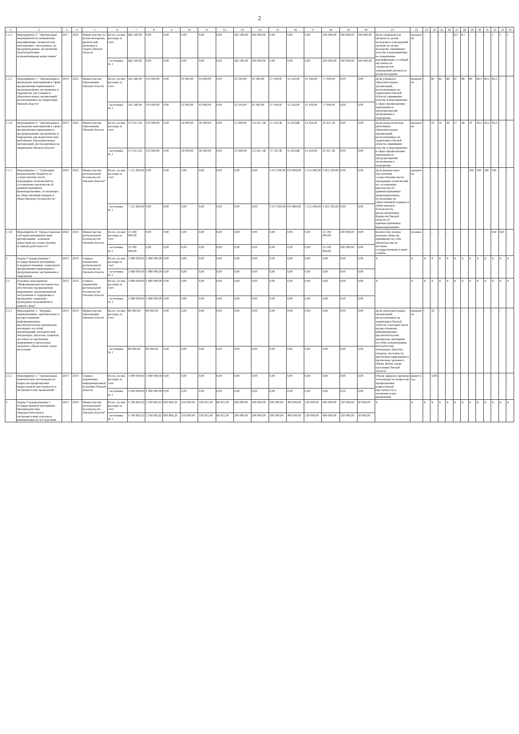2
| 1 | 2 | 3 | 4 | 5 | 6 | 7 | 8 | 9 | 10 | 11 | 12 | 13 | 14 | 15 | 16 | 17 | 18 | 19 | 20 | 21 | 22 | 23 | 24 | 25 | 26 | 27 | 28 | 29 | 30 | 31 | 32 | 33 | 34 |
| --- | --- | --- | --- | --- | --- | --- | --- | --- | --- | --- | --- | --- | --- | --- | --- | --- | --- | --- | --- | --- | --- | --- | --- | --- | --- | --- | --- | --- | --- | --- | --- | --- | --- |
| 1.1.4 | Мероприятие 4. "Организация мероприятий по повышению квалификации специалистов, работающих с молодежью, по предупреждению экстремизма, злоупотребления психоактивными веществами" | 2017 | 2024 | Министерство по делам молодежи, физической культуры и спорта Омской области | Всего, из них расходы за счет: | 682 500,00 | 0,00 | 0,00 | 0,00 | 0,00 | 0,00 | 182 500,00 | 200 000,00 | 0,00 | 0,00 | 0,00 | 100 000,00 | 100 000,00 | 100 000,00 | Доля специалистов органов по делам молодежи и учреждений органов по делам молодежи, принявших участие в мероприятиях по повышению квалификации, от общей численности специалистов учреждений органов по делам молодежи | процентов | - | - | - | - | 8,3 | 8,7 | - | - | - | 5 | 5 | 5 |
| | | | | | - источника № 1 | 682 500,00 | 0,00 | 0,00 | 0,00 | 0,00 | 0,00 | 182 500,00 | 200 000,00 | 0,00 | 0,00 | 0,00 | 100 000,00 | 100 000,00 | 100 000,00 | | | | | | | | | | | | | | |
| 1.1.5 | Мероприятие 5. "Организация и проведение мероприятий в сфере профилактики наркомании и предупреждения экстремизма и терроризма для учащихся образовательных организаций, расположенных на территории Омской области" | 2014 | 2022 | Министерство образования Омской области | Всего, из них расходы за счет: | 565 580,00 | 110 000,00 | 0,00 | 91 000,00 | 42 000,00 | 0,00 | 31 910,00 | 91 090,00 | 27 540,00 | 53 520,00 | 41 430,00 | 77 090,00 | 0,00 | 0,00 | Доля учащихся образовательных организаций, расположенных на территории Омской области, принявших участие в мероприятиях в сфере профилактики наркомании и предупреждения экстремизма и терроризма | процентов | - | 80 | 85 | 86 | 87 | 88 | 89 | 89,1 | 89,2 | 89,2 | - | - |
| | | | | | - источника № 1 | 565 580,00 | 110 000,00 | 0,00 | 91 000,00 | 42 000,00 | 0,00 | 31 910,00 | 91 090,00 | 27 540,00 | 53 520,00 | 41 430,00 | 77 090,00 | 0,00 | 0,00 | | | | | | | | | | | | | | |
| 1.1.6 | Мероприятие 6. "Организация и проведение мероприятий в сфере профилактики наркомании и предупреждения экстремизма и терроризма для педагогических работников образовательных организаций, расположенных на территории Омской области" | 2014 | 2022 | Министерство образования Омской области | Всего, из них расходы за счет: | 471 657,02 | 110 000,00 | 0,00 | 50 000,00 | 16 400,00 | 0,00 | 15 000,00 | 115 857,38 | 71 702,38 | 55 819,88 | 12 450,00 | 24 427,38 | 0,00 | 0,00 | Доля педагогических работников образовательных организаций, расположенных на территории Омской области, принявших участие в мероприятиях в сфере профилактики наркомании и предупреждения экстремизма и терроризма | процентов | - | 42 | 45 | 46 | 47 | 48 | 49 | 49,1 | 49,2 | 49,2 | - | - |
| | | | | | - источника № 1 | 471 657,02 | 110 000,00 | 0,00 | 50 000,00 | 16 400,00 | 0,00 | 15 000,00 | 115 857,38 | 71 702,38 | 55 819,88 | 12 450,00 | 24 427,38 | 0,00 | 0,00 | | | | | | | | | | | | | | |
| 1.1.7 | Мероприятие 7. "Субвенции федеральному бюджету на осуществление части переданных полномочий по составлению протоколов об административных правонарушениях, посягающих на общественный порядок и общественную безопасность" | 2019 | 2022 | Министерство региональной безопасности Омской области* | Всего, из них расходы за счет: | 7 111 200,00 | 0,00 | 0,00 | 0,00 | 0,00 | 0,00 | 0,00 | 0,00 | 3 073 300,00 | 670 800,00 | 1 555 000,00 | 1 812 100,00 | 0,00 | 0,00 | Доля финансового обеспечения осуществления части переданных полномочий по составлению протоколов об административных правонарушениях, посягающих на общественный порядок и общественную безопасность, предусмотренных Кодексом Омской области об административных правонарушениях | процентов | - | - | - | - | - | - | 100 | 100 | 100 | 100 | - | - |
| | | | | | - источника № 1 | 7 111 200,00 | 0,00 | 0,00 | 0,00 | 0,00 | 0,00 | 0,00 | 0,00 | 3 073 300,00 | 670 800,00 | 1 555 000,00 | 1 812 100,00 | 0,00 | 0,00 | | | | | | | | | | | | | | |
| 1.1.8 | Мероприятие 8 "Предоставление субсидий некоммерческим организациям - казачьим обществам на осуществление уставной деятельности" | 2022 | 2023 | Министерство региональной безопасности Омской области | Всего, из них расходы за счет: | 23 300 000,00 | 0,00 | 0,00 | 0,00 | 0,00 | 0,00 | 0,00 | 0,00 | 0,00 | 0,00 | 0,00 | 23 100 000,00 | 200 000,00 | 0,00 | Количество членов казачьих обществ, принявших на себя обязательства по несению государственной и иной службы | человек | - | - | - | - | - | - | - | - | - | 650 | 650 | - |
| | | | | | - источника № 1 | 23 300 000,00 | 0,00 | 0,00 | 0,00 | 0,00 | 0,00 | 0,00 | 0,00 | 0,00 | 0,00 | 0,00 | 23 100 000,00 | 200 000,00 | 0,00 | | | | | | | | | | | | | | |
| 2 | Задача 2 подпрограммы 1 государственной программы: Совершенствование социальной профилактики наркомании и предупреждение экстремизма и терроризма | 2014 | 2014 | Главное управление региональной безопасности Омской области | Всего, из них расходы за счет: | 1 080 000,00 | 1 080 000,00 | 0,00 | 0,00 | 0,00 | 0,00 | 0,00 | 0,00 | 0,00 | 0,00 | 0,00 | 0,00 | 0,00 | 0,00 | X | X | X | X | X | X | X | X | X | X | X | X | X | X |
| | | | | | - источника № 1 | 1 080 000,00 | 1 080 000,00 | 0,00 | 0,00 | 0,00 | 0,00 | 0,00 | 0,00 | 0,00 | 0,00 | 0,00 | 0,00 | 0,00 | 0,00 | | | | | | | | | | | | | | |
| 2.1 | Основное мероприятие "Информационно-методическое обеспечение профилактики наркомании, предупреждения экстремизма и терроризма и проведение социально-культурных мероприятий в данной сфере" | 2014 | 2014 | Главное управление региональной безопасности Омской области | Всего, из них расходы за счет: | 1 080 000,00 | 1 080 000,00 | 0,00 | 0,00 | 0,00 | 0,00 | 0,00 | 0,00 | 0,00 | 0,00 | 0,00 | 0,00 | 0,00 | 0,00 | X | X | X | X | X | X | X | X | X | X | X | X | X | X |
| | | | | | - источника № 1 | 1 080 000,00 | 1 080 000,00 | 0,00 | 0,00 | 0,00 | 0,00 | 0,00 | 0,00 | 0,00 | 0,00 | 0,00 | 0,00 | 0,00 | 0,00 | | | | | | | | | | | | | | |
| 2.1.1 | Мероприятие 1. "Издание, тиражирование, приобретение и распространение информационных просветительских материалов, наглядных пособий, рекомендаций, методической литературы, буклетов, плакатов, листовок по проблемам наркомании и пропаганде здорового образа жизни среди населения" | 2014 | 2014 | Министерство образования Омской области | Всего, из них расходы за счет: | 80 000,00 | 80 000,00 | 0,00 | 0,00 | 0,00 | 0,00 | 0,00 | 0,00 | 0,00 | 0,00 | 0,00 | 0,00 | 0,00 | 0,00 | Доля образовательных организаций, расположенных на территории Омской области, в которых были распространены информационно-просветительские материалы, наглядные пособия, рекомендации, методическая литература, буклеты, плакаты, листовки по проблемам наркомании и пропаганде здорового образа жизни среди населения Омской области | процентов | - | 50 | - | - | - | - | - | - | - | - | - | - |
| | | | | | - источника № 1 | 80 000,00 | 80 000,00 | 0,00 | 0,00 | 0,00 | 0,00 | 0,00 | 0,00 | 0,00 | 0,00 | 0,00 | 0,00 | 0,00 | 0,00 | | | | | | | | | | | | | | |
| 2.1.2 | Мероприятие 2. "Организация тематических телепередач по вопросам профилактики подростковой преступности и экстремистских проявлений" | 2014 | 2014 | Главное управление информационной политики Омской области | Всего, из них расходы за счет: | 1 000 000,00 | 1 000 000,00 | 0,00 | 0,00 | 0,00 | 0,00 | 0,00 | 0,00 | 0,00 | 0,00 | 0,00 | 0,00 | 0,00 | 0,00 | Объем эфирного времени телепередач по вопросам профилактики подростковой преступности и экстремистских проявлений | минут в год | - | 1100 | - | - | - | - | - | - | - | - | - | - |
| | | | | | - источника № 1 | 1 000 000,00 | 1 000 000,00 | 0,00 | 0,00 | 0,00 | 0,00 | 0,00 | 0,00 | 0,00 | 0,00 | 0,00 | 0,00 | 0,00 | 0,00 | | | | | | | | | | | | | | |
| 3 | Задача 3 подпрограммы 1 государственной программы: Противодействие террористическим и экстремистским угрозам и минимизация их последствий | 2014 | 2024 | Министерство региональной безопасности Омской области* | Всего, из них расходы за счет: | 4 780 895,62 | 2 190 895,62 | 600 896,29 | 250 000,00 | 336 931,90 | 86 931,90 | 200 000,00 | 200 000,00 | 200 000,00 | 400 000,00 | 530 000,00 | 400 000,00 | 130 000,00 | 30 000,00 | X | X | X | X | X | X | X | X | X | X | X | X | X | X |
| | | | | | - источника № 1 | 4 780 895,62 | 2 190 895,62 | 600 896,29 | 250 000,00 | 336 931,90 | 86 931,90 | 200 000,00 | 200 000,00 | 200 000,00 | 400 000,00 | 530 000,00 | 400 000,00 | 130 000,00 | 30 000,00 | | | | | | | | | | | | | | |